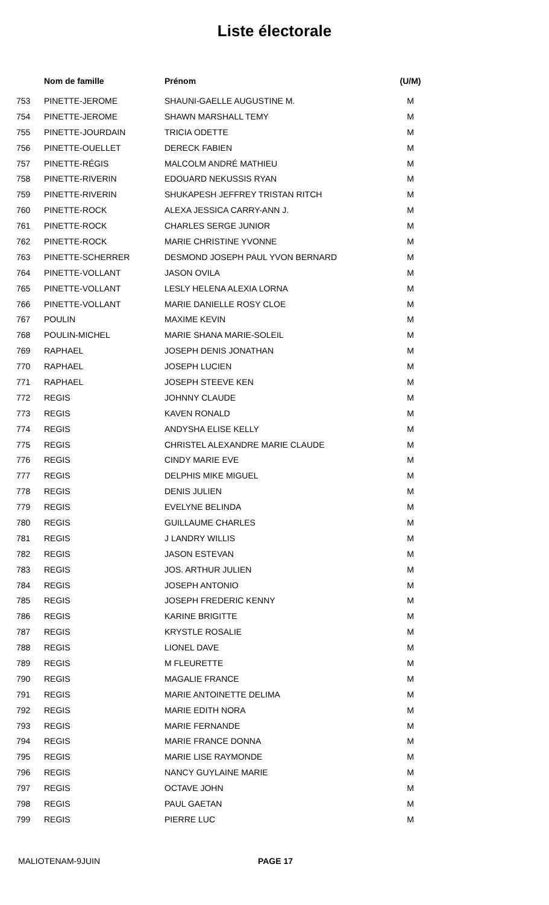Liste électorale
| | Nom de famille | Prénom | (U/M) |
| --- | --- | --- | --- |
| 753 | PINETTE-JEROME | SHAUNI-GAELLE AUGUSTINE M. | M |
| 754 | PINETTE-JEROME | SHAWN MARSHALL TEMY | M |
| 755 | PINETTE-JOURDAIN | TRICIA ODETTE | M |
| 756 | PINETTE-OUELLET | DERECK FABIEN | M |
| 757 | PINETTE-RÉGIS | MALCOLM ANDRÉ MATHIEU | M |
| 758 | PINETTE-RIVERIN | EDOUARD NEKUSSIS RYAN | M |
| 759 | PINETTE-RIVERIN | SHUKAPESH JEFFREY TRISTAN RITCH | M |
| 760 | PINETTE-ROCK | ALEXA JESSICA CARRY-ANN J. | M |
| 761 | PINETTE-ROCK | CHARLES SERGE JUNIOR | M |
| 762 | PINETTE-ROCK | MARIE CHRISTINE YVONNE | M |
| 763 | PINETTE-SCHERRER | DESMOND JOSEPH PAUL YVON BERNARD | M |
| 764 | PINETTE-VOLLANT | JASON OVILA | M |
| 765 | PINETTE-VOLLANT | LESLY HELENA ALEXIA LORNA | M |
| 766 | PINETTE-VOLLANT | MARIE DANIELLE ROSY CLOE | M |
| 767 | POULIN | MAXIME KEVIN | M |
| 768 | POULIN-MICHEL | MARIE SHANA MARIE-SOLEIL | M |
| 769 | RAPHAEL | JOSEPH DENIS JONATHAN | M |
| 770 | RAPHAEL | JOSEPH LUCIEN | M |
| 771 | RAPHAEL | JOSEPH STEEVE KEN | M |
| 772 | REGIS | JOHNNY CLAUDE | M |
| 773 | REGIS | KAVEN RONALD | M |
| 774 | REGIS | ANDYSHA ELISE KELLY | M |
| 775 | REGIS | CHRISTEL ALEXANDRE MARIE CLAUDE | M |
| 776 | REGIS | CINDY MARIE EVE | M |
| 777 | REGIS | DELPHIS MIKE MIGUEL | M |
| 778 | REGIS | DENIS JULIEN | M |
| 779 | REGIS | EVELYNE BELINDA | M |
| 780 | REGIS | GUILLAUME CHARLES | M |
| 781 | REGIS | J LANDRY WILLIS | M |
| 782 | REGIS | JASON ESTEVAN | M |
| 783 | REGIS | JOS. ARTHUR JULIEN | M |
| 784 | REGIS | JOSEPH ANTONIO | M |
| 785 | REGIS | JOSEPH FREDERIC KENNY | M |
| 786 | REGIS | KARINE BRIGITTE | M |
| 787 | REGIS | KRYSTLE ROSALIE | M |
| 788 | REGIS | LIONEL DAVE | M |
| 789 | REGIS | M FLEURETTE | M |
| 790 | REGIS | MAGALIE FRANCE | M |
| 791 | REGIS | MARIE ANTOINETTE DELIMA | M |
| 792 | REGIS | MARIE EDITH NORA | M |
| 793 | REGIS | MARIE FERNANDE | M |
| 794 | REGIS | MARIE FRANCE DONNA | M |
| 795 | REGIS | MARIE LISE RAYMONDE | M |
| 796 | REGIS | NANCY GUYLAINE MARIE | M |
| 797 | REGIS | OCTAVE JOHN | M |
| 798 | REGIS | PAUL GAETAN | M |
| 799 | REGIS | PIERRE LUC | M |
MALIOTENAM-9JUIN PAGE 17